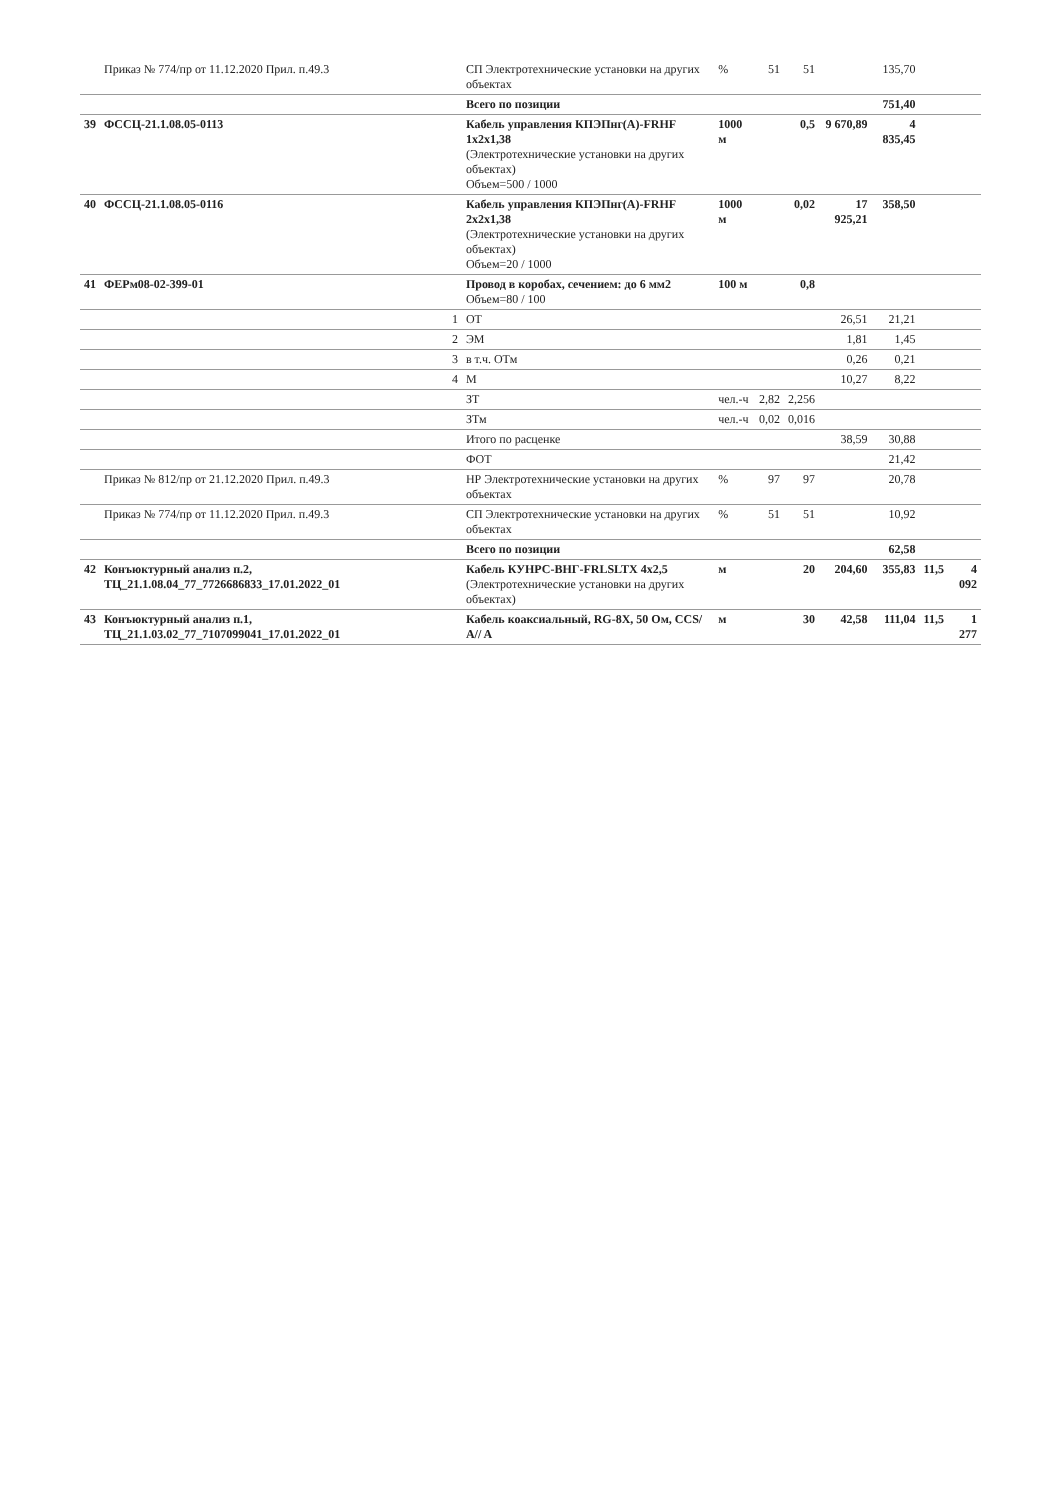| | Приказ № 774/пр от 11.12.2020 Прил. п.49.3 | СП Электротехнические установки на других объектах | % | 51 | 51 | | 135,70 | | |
| | | Всего по позиции | | | | | 751,40 | | |
| 39 | ФССЦ-21.1.08.05-0113 | Кабель управления КПЭПнг(А)-FRHF 1x2x1,38 (Электротехнические установки на других объектах) Объем=500 / 1000 | 1000 м | | 0,5 | 9 670,89 | 4 835,45 | | |
| 40 | ФССЦ-21.1.08.05-0116 | Кабель управления КПЭПнг(А)-FRHF 2x2x1,38 (Электротехнические установки на других объектах) Объем=20 / 1000 | 1000 м | | 0,02 | 17 925,21 | 358,50 | | |
| 41 | ФЕРм08-02-399-01 | Провод в коробах, сечением: до 6 мм2 Объем=80 / 100 | 100 м | | 0,8 | | | | |
| | 1 | ОТ | | | | 26,51 | 21,21 | | |
| | 2 | ЭМ | | | | 1,81 | 1,45 | | |
| | 3 | в т.ч. ОТм | | | | 0,26 | 0,21 | | |
| | 4 | М | | | | 10,27 | 8,22 | | |
| | | ЗТ | чел.-ч | 2,82 | 2,256 | | | | |
| | | ЗТм | чел.-ч | 0,02 | 0,016 | | | | |
| | | Итого по расценке | | | | 38,59 | 30,88 | | |
| | | ФОТ | | | | | 21,42 | | |
| | Приказ № 812/пр от 21.12.2020 Прил. п.49.3 | НР Электротехнические установки на других объектах | % | 97 | 97 | | 20,78 | | |
| | Приказ № 774/пр от 11.12.2020 Прил. п.49.3 | СП Электротехнические установки на других объектах | % | 51 | 51 | | 10,92 | | |
| | | Всего по позиции | | | | | 62,58 | | |
| 42 | Конъюктурный анализ п.2, ТЦ_21.1.08.04_77_7726686833_17.01.2022_01 | Кабель КУНРС-ВНГ-FRLSLTX 4x2,5 (Электротехнические установки на других объектах) | м | | 20 | 204,60 | 355,83 | 11,5 | 4 092 |
| 43 | Конъюктурный анализ п.1, ТЦ_21.1.03.02_77_7107099041_17.01.2022_01 | Кабель коаксиальный, RG-8X, 50 Ом, CCS/ A// A | м | | 30 | 42,58 | 111,04 | 11,5 | 1 277 |